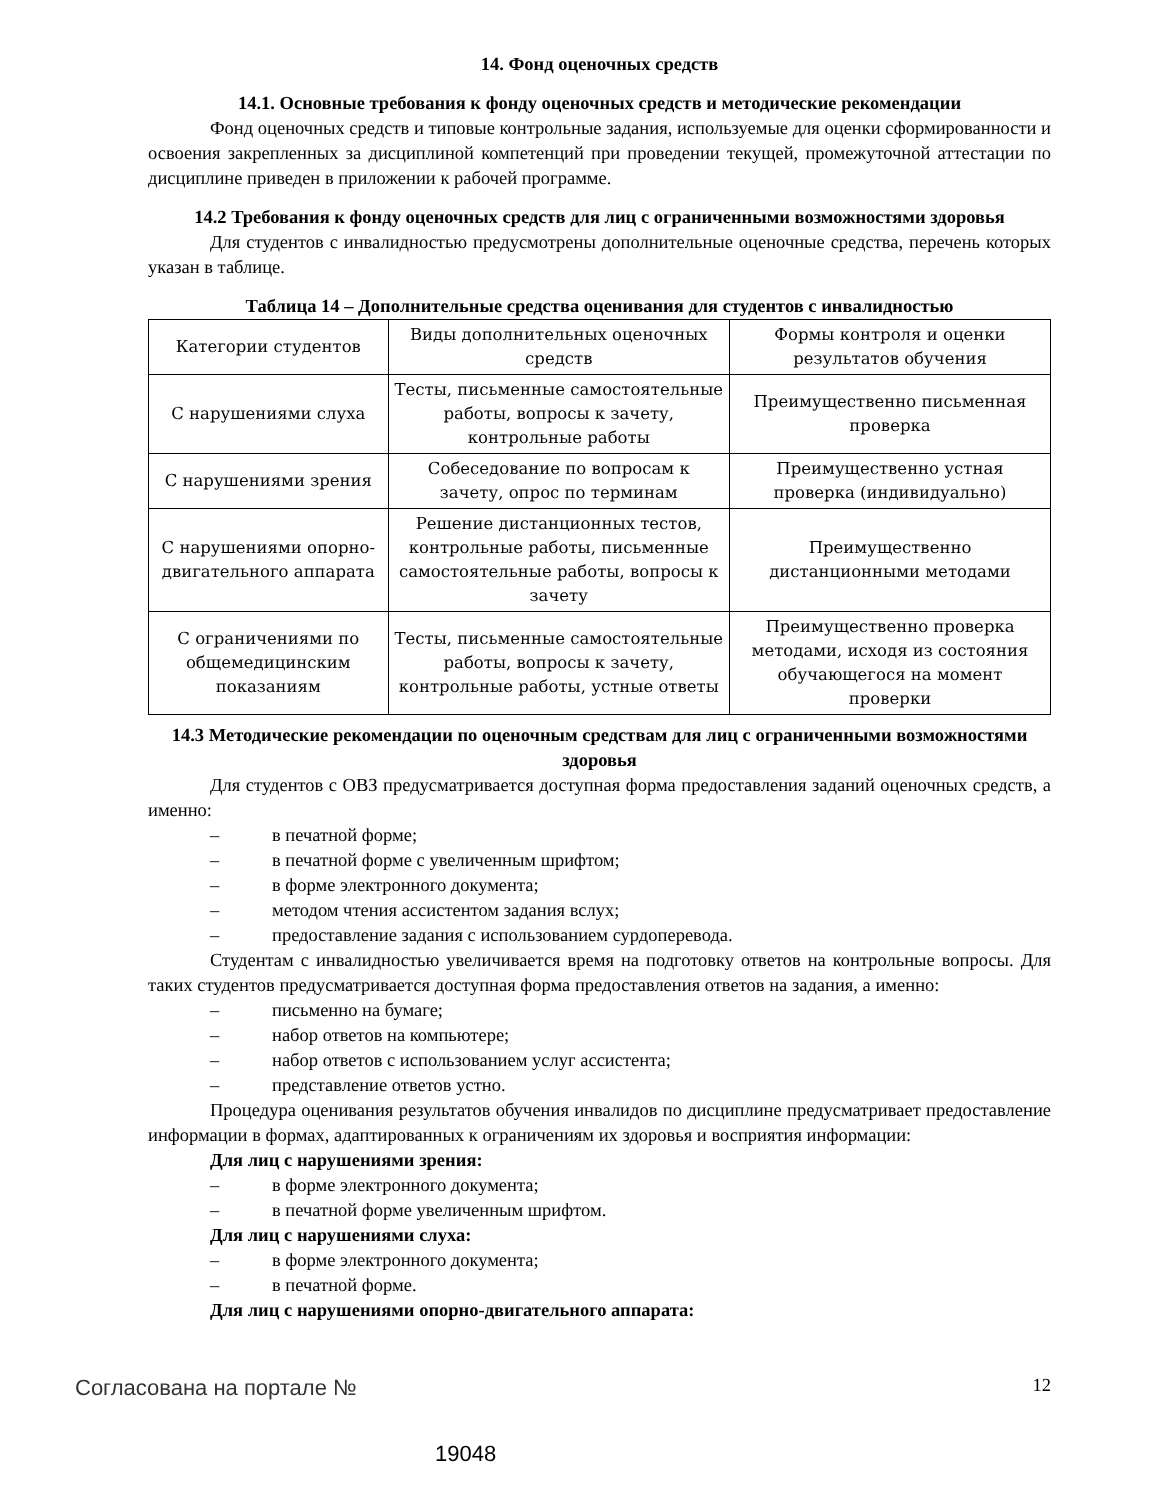14. Фонд оценочных средств
14.1. Основные требования к фонду оценочных средств и методические рекомендации
Фонд оценочных средств и типовые контрольные задания, используемые для оценки сформированности и освоения закрепленных за дисциплиной компетенций при проведении текущей, промежуточной аттестации по дисциплине приведен в приложении к рабочей программе.
14.2 Требования к фонду оценочных средств для лиц с ограниченными возможностями здоровья
Для студентов с инвалидностью предусмотрены дополнительные оценочные средства, перечень которых указан в таблице.
Таблица 14 – Дополнительные средства оценивания для студентов с инвалидностью
| Категории студентов | Виды дополнительных оценочных средств | Формы контроля и оценки результатов обучения |
| С нарушениями слуха | Тесты, письменные самостоятельные работы, вопросы к зачету, контрольные работы | Преимущественно письменная проверка |
| С нарушениями зрения | Собеседование по вопросам к зачету, опрос по терминам | Преимущественно устная проверка (индивидуально) |
| С нарушениями опорно-двигательного аппарата | Решение дистанционных тестов, контрольные работы, письменные самостоятельные работы, вопросы к зачету | Преимущественно дистанционными методами |
| С ограничениями по общемедицинским показаниям | Тесты, письменные самостоятельные работы, вопросы к зачету, контрольные работы, устные ответы | Преимущественно проверка методами, исходя из состояния обучающегося на момент проверки |
14.3 Методические рекомендации по оценочным средствам для лиц с ограниченными возможностями здоровья
Для студентов с ОВЗ предусматривается доступная форма предоставления заданий оценочных средств, а именно:
– в печатной форме;
– в печатной форме с увеличенным шрифтом;
– в форме электронного документа;
– методом чтения ассистентом задания вслух;
– предоставление задания с использованием сурдоперевода.
Студентам с инвалидностью увеличивается время на подготовку ответов на контрольные вопросы. Для таких студентов предусматривается доступная форма предоставления ответов на задания, а именно:
– письменно на бумаге;
– набор ответов на компьютере;
– набор ответов с использованием услуг ассистента;
– представление ответов устно.
Процедура оценивания результатов обучения инвалидов по дисциплине предусматривает предоставление информации в формах, адаптированных к ограничениям их здоровья и восприятия информации:
Для лиц с нарушениями зрения:
– в форме электронного документа;
– в печатной форме увеличенным шрифтом.
Для лиц с нарушениями слуха:
– в форме электронного документа;
– в печатной форме.
Для лиц с нарушениями опорно-двигательного аппарата:
Согласована на портале № 12
19048